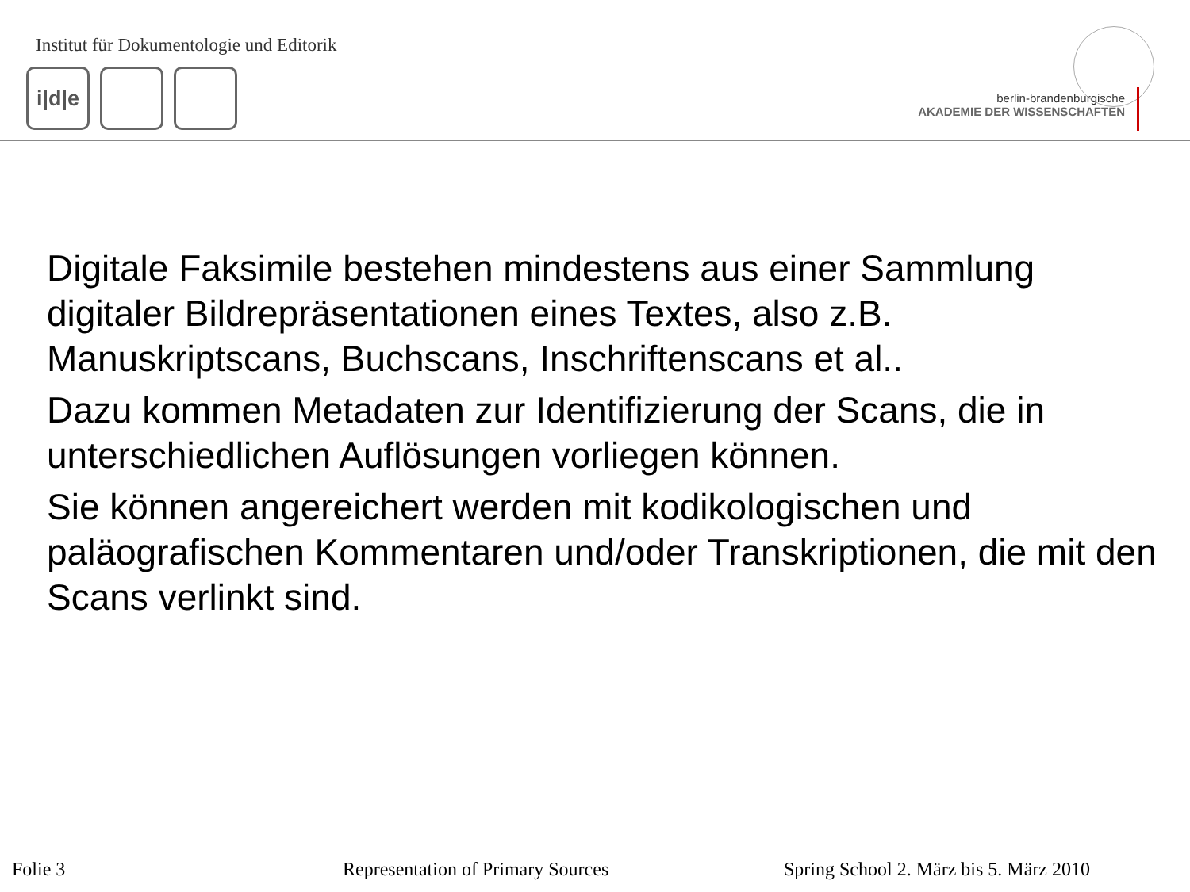Institut für Dokumentologie und Editorik
i|d|e
berlin-brandenburgische
AKADEMIE DER WISSENSCHAFTEN
Digitale Faksimile bestehen mindestens aus einer Sammlung digitaler Bildrepräsentationen eines Textes, also z.B. Manuskriptscans, Buchscans, Inschriftenscans et al..
Dazu kommen Metadaten zur Identifizierung der Scans, die in unterschiedlichen Auflösungen vorliegen können.
Sie können angereichert werden mit kodikologischen und paläografischen Kommentaren und/oder Transkriptionen, die mit den Scans verlinkt sind.
Folie 3
Representation of Primary Sources
Spring School 2. März bis 5. März 2010